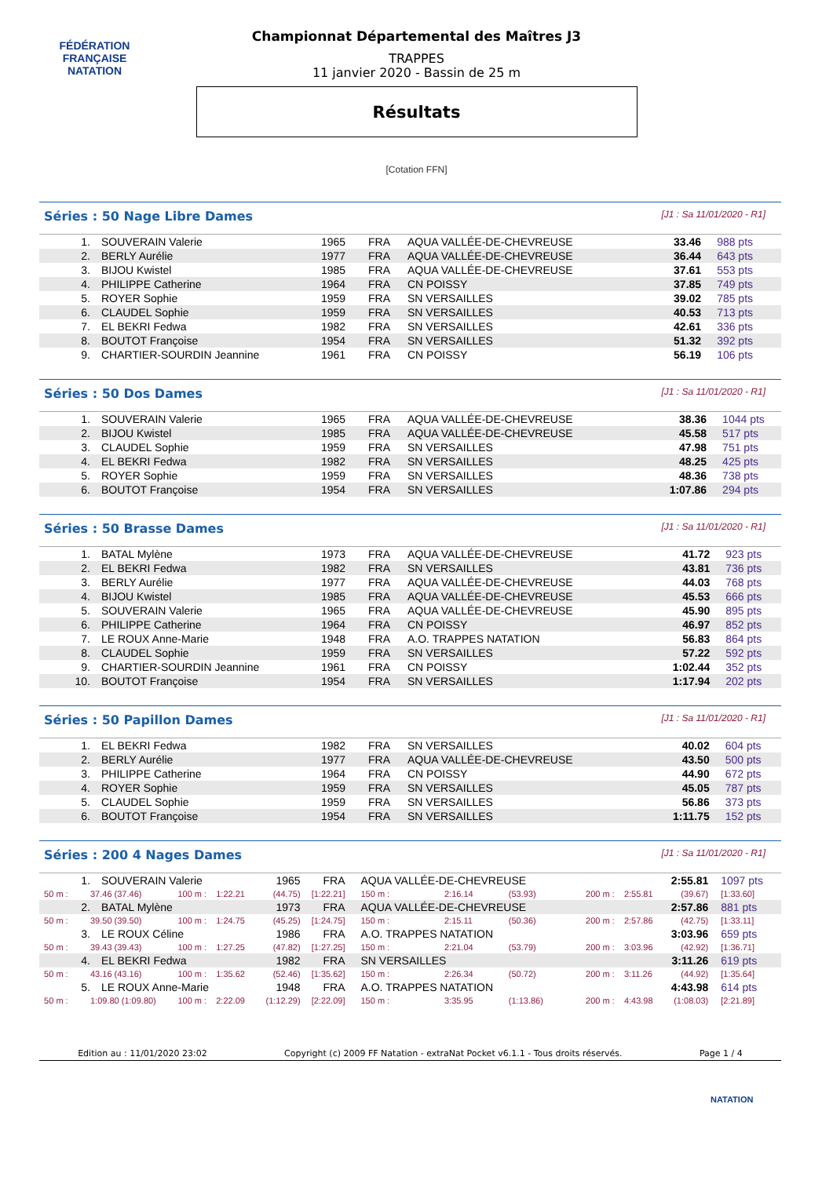FÉDÉRATION FRANÇAISE
NATATION
Championnat Départemental des Maîtres J3
TRAPPES
11 janvier 2020 - Bassin de 25 m
Résultats
[Cotation FFN]
Séries : 50 Nage Libre Dames [J1 : Sa 11/01/2020 - R1]
| 1. | SOUVERAIN Valerie | 1965 | FRA | AQUA VALLÉE-DE-CHEVREUSE | 33.46 | 988 pts |
| 2. | BERLY Aurélie | 1977 | FRA | AQUA VALLÉE-DE-CHEVREUSE | 36.44 | 643 pts |
| 3. | BIJOU Kwistel | 1985 | FRA | AQUA VALLÉE-DE-CHEVREUSE | 37.61 | 553 pts |
| 4. | PHILIPPE Catherine | 1964 | FRA | CN POISSY | 37.85 | 749 pts |
| 5. | ROYER Sophie | 1959 | FRA | SN VERSAILLES | 39.02 | 785 pts |
| 6. | CLAUDEL Sophie | 1959 | FRA | SN VERSAILLES | 40.53 | 713 pts |
| 7. | EL BEKRI Fedwa | 1982 | FRA | SN VERSAILLES | 42.61 | 336 pts |
| 8. | BOUTOT Françoise | 1954 | FRA | SN VERSAILLES | 51.32 | 392 pts |
| 9. | CHARTIER-SOURDIN Jeannine | 1961 | FRA | CN POISSY | 56.19 | 106 pts |
Séries : 50 Dos Dames [J1 : Sa 11/01/2020 - R1]
| 1. | SOUVERAIN Valerie | 1965 | FRA | AQUA VALLÉE-DE-CHEVREUSE | 38.36 | 1044 pts |
| 2. | BIJOU Kwistel | 1985 | FRA | AQUA VALLÉE-DE-CHEVREUSE | 45.58 | 517 pts |
| 3. | CLAUDEL Sophie | 1959 | FRA | SN VERSAILLES | 47.98 | 751 pts |
| 4. | EL BEKRI Fedwa | 1982 | FRA | SN VERSAILLES | 48.25 | 425 pts |
| 5. | ROYER Sophie | 1959 | FRA | SN VERSAILLES | 48.36 | 738 pts |
| 6. | BOUTOT Françoise | 1954 | FRA | SN VERSAILLES | 1:07.86 | 294 pts |
Séries : 50 Brasse Dames [J1 : Sa 11/01/2020 - R1]
| 1. | BATAL Mylène | 1973 | FRA | AQUA VALLÉE-DE-CHEVREUSE | 41.72 | 923 pts |
| 2. | EL BEKRI Fedwa | 1982 | FRA | SN VERSAILLES | 43.81 | 736 pts |
| 3. | BERLY Aurélie | 1977 | FRA | AQUA VALLÉE-DE-CHEVREUSE | 44.03 | 768 pts |
| 4. | BIJOU Kwistel | 1985 | FRA | AQUA VALLÉE-DE-CHEVREUSE | 45.53 | 666 pts |
| 5. | SOUVERAIN Valerie | 1965 | FRA | AQUA VALLÉE-DE-CHEVREUSE | 45.90 | 895 pts |
| 6. | PHILIPPE Catherine | 1964 | FRA | CN POISSY | 46.97 | 852 pts |
| 7. | LE ROUX Anne-Marie | 1948 | FRA | A.O. TRAPPES NATATION | 56.83 | 864 pts |
| 8. | CLAUDEL Sophie | 1959 | FRA | SN VERSAILLES | 57.22 | 592 pts |
| 9. | CHARTIER-SOURDIN Jeannine | 1961 | FRA | CN POISSY | 1:02.44 | 352 pts |
| 10. | BOUTOT Françoise | 1954 | FRA | SN VERSAILLES | 1:17.94 | 202 pts |
Séries : 50 Papillon Dames [J1 : Sa 11/01/2020 - R1]
| 1. | EL BEKRI Fedwa | 1982 | FRA | SN VERSAILLES | 40.02 | 604 pts |
| 2. | BERLY Aurélie | 1977 | FRA | AQUA VALLÉE-DE-CHEVREUSE | 43.50 | 500 pts |
| 3. | PHILIPPE Catherine | 1964 | FRA | CN POISSY | 44.90 | 672 pts |
| 4. | ROYER Sophie | 1959 | FRA | SN VERSAILLES | 45.05 | 787 pts |
| 5. | CLAUDEL Sophie | 1959 | FRA | SN VERSAILLES | 56.86 | 373 pts |
| 6. | BOUTOT Françoise | 1954 | FRA | SN VERSAILLES | 1:11.75 | 152 pts |
Séries : 200 4 Nages Dames [J1 : Sa 11/01/2020 - R1]
| 1. | SOUVERAIN Valerie | | | 1965 | FRA | AQUA VALLÉE-DE-CHEVREUSE | | | 2:55.81 | | | 1097 pts |
| 50 m : | 37.46 (37.46) | 100 m : | 1:22.21 | (44.75) | [1:22.21] | 150 m : | 2:16.14 | (53.93) | 200 m : | 2:55.81 | (39.67) | [1:33.60] |
| 2. | BATAL Mylène | | | 1973 | FRA | AQUA VALLÉE-DE-CHEVREUSE | | | 2:57.86 | | | 881 pts |
| 50 m : | 39.50 (39.50) | 100 m : | 1:24.75 | (45.25) | [1:24.75] | 150 m : | 2:15.11 | (50.36) | 200 m : | 2:57.86 | (42.75) | [1:33.11] |
| 3. | LE ROUX Céline | | | 1986 | FRA | A.O. TRAPPES NATATION | | | 3:03.96 | | | 659 pts |
| 50 m : | 39.43 (39.43) | 100 m : | 1:27.25 | (47.82) | [1:27.25] | 150 m : | 2:21.04 | (53.79) | 200 m : | 3:03.96 | (42.92) | [1:36.71] |
| 4. | EL BEKRI Fedwa | | | 1982 | FRA | SN VERSAILLES | | | 3:11.26 | | | 619 pts |
| 50 m : | 43.16 (43.16) | 100 m : | 1:35.62 | (52.46) | [1:35.62] | 150 m : | 2:26.34 | (50.72) | 200 m : | 3:11.26 | (44.92) | [1:35.64] |
| 5. | LE ROUX Anne-Marie | | | 1948 | FRA | A.O. TRAPPES NATATION | | | 4:43.98 | | | 614 pts |
| 50 m : | 1:09.80 (1:09.80) | 100 m : | 2:22.09 | (1:12.29) | [2:22.09] | 150 m : | 3:35.95 | (1:13.86) | 200 m : | 4:43.98 | (1:08.03) | [2:21.89] |
Edition au : 11/01/2020 23:02 Copyright (c) 2009 FF Natation - extraNat Pocket v6.1.1 - Tous droits réservés. Page 1 / 4
NATATION